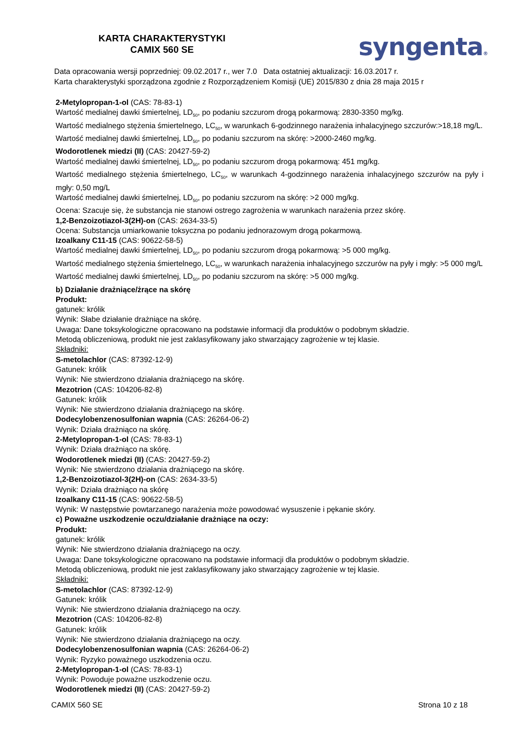KARTA CHARAKTERYSTYKI
CAMIX 560 SE
syngenta®
Data opracowania wersji poprzedniej: 09.02.2017 r., wer 7.0 Data ostatniej aktualizacji: 16.03.2017 r.
Karta charakterystyki sporządzona zgodnie z Rozporządzeniem Komisji (UE) 2015/830 z dnia 28 maja 2015 r
2-Metylopropan-1-ol (CAS: 78-83-1)
Wartość medialnej dawki śmiertelnej, LD<sub>50</sub>, po podaniu szczurom drogą pokarmową: 2830-3350 mg/kg.
Wartość medialnego stężenia śmiertelnego, LC<sub>50</sub>, w warunkach 6-godzinnego narażenia inhalacyjnego szczurów:>18,18 mg/L.
Wartość medialnej dawki śmiertelnej, LD<sub>50</sub>, po podaniu szczurom na skórę: >2000-2460 mg/kg.
Wodorotlenek miedzi (II) (CAS: 20427-59-2)
Wartość medialnej dawki śmiertelnej, LD<sub>50</sub>, po podaniu szczurom drogą pokarmową: 451 mg/kg.
Wartość medialnego stężenia śmiertelnego, LC<sub>50</sub>, w warunkach 4-godzinnego narażenia inhalacyjnego szczurów na pyły i mgły: 0,50 mg/L
Wartość medialnej dawki śmiertelnej, LD<sub>50</sub>, po podaniu szczurom na skórę: >2 000 mg/kg.
Ocena: Szacuje się, że substancja nie stanowi ostrego zagrożenia w warunkach narażenia przez skórę.
1,2-Benzoizotiazol-3(2H)-on (CAS: 2634-33-5)
Ocena: Substancja umiarkowanie toksyczna po podaniu jednorazowym drogą pokarmową.
Izoalkany C11-15 (CAS: 90622-58-5)
Wartość medialnej dawki śmiertelnej, LD<sub>50</sub>, po podaniu szczurom drogą pokarmową: >5 000 mg/kg.
Wartość medialnego stężenia śmiertelnego, LC<sub>50</sub>, w warunkach narażenia inhalacyjnego szczurów na pyły i mgły: >5 000 mg/L
Wartość medialnej dawki śmiertelnej, LD<sub>50</sub>, po podaniu szczurom na skórę: >5 000 mg/kg.
b) Działanie drażniące/żrące na skórę
Produkt:
gatunek: królik
Wynik: Słabe działanie drażniące na skórę.
Uwaga: Dane toksykologiczne opracowano na podstawie informacji dla produktów o podobnym składzie.
Metodą obliczeniową, produkt nie jest zaklasyfikowany jako stwarzający zagrożenie w tej klasie.
Składniki:
S-metolachlor (CAS: 87392-12-9)
Gatunek: królik
Wynik: Nie stwierdzono działania drażniącego na skórę.
Mezotrion (CAS: 104206-82-8)
Gatunek: królik
Wynik: Nie stwierdzono działania drażniącego na skórę.
Dodecylobenzenosulfonian wapnia (CAS: 26264-06-2)
Wynik: Działa drażniąco na skórę.
2-Metylopropan-1-ol (CAS: 78-83-1)
Wynik: Działa drażniąco na skórę.
Wodorotlenek miedzi (II) (CAS: 20427-59-2)
Wynik: Nie stwierdzono działania drażniącego na skórę.
1,2-Benzoizotiazol-3(2H)-on (CAS: 2634-33-5)
Wynik: Działa drażniąco na skórę
Izoalkany C11-15 (CAS: 90622-58-5)
Wynik: W następstwie powtarzanego narażenia może powodować wysuszenie i pękanie skóry.
c) Poważne uszkodzenie oczu/działanie drażniące na oczy:
Produkt:
gatunek: królik
Wynik: Nie stwierdzono działania drażniącego na oczy.
Uwaga: Dane toksykologiczne opracowano na podstawie informacji dla produktów o podobnym składzie.
Metodą obliczeniową, produkt nie jest zaklasyfikowany jako stwarzający zagrożenie w tej klasie.
Składniki:
S-metolachlor (CAS: 87392-12-9)
Gatunek: królik
Wynik: Nie stwierdzono działania drażniącego na oczy.
Mezotrion (CAS: 104206-82-8)
Gatunek: królik
Wynik: Nie stwierdzono działania drażniącego na oczy.
Dodecylobenzenosulfonian wapnia (CAS: 26264-06-2)
Wynik: Ryzyko poważnego uszkodzenia oczu.
2-Metylopropan-1-ol (CAS: 78-83-1)
Wynik: Powoduje poważne uszkodzenie oczu.
Wodorotlenek miedzi (II) (CAS: 20427-59-2)
CAMIX 560 SE Strona 10 z 18